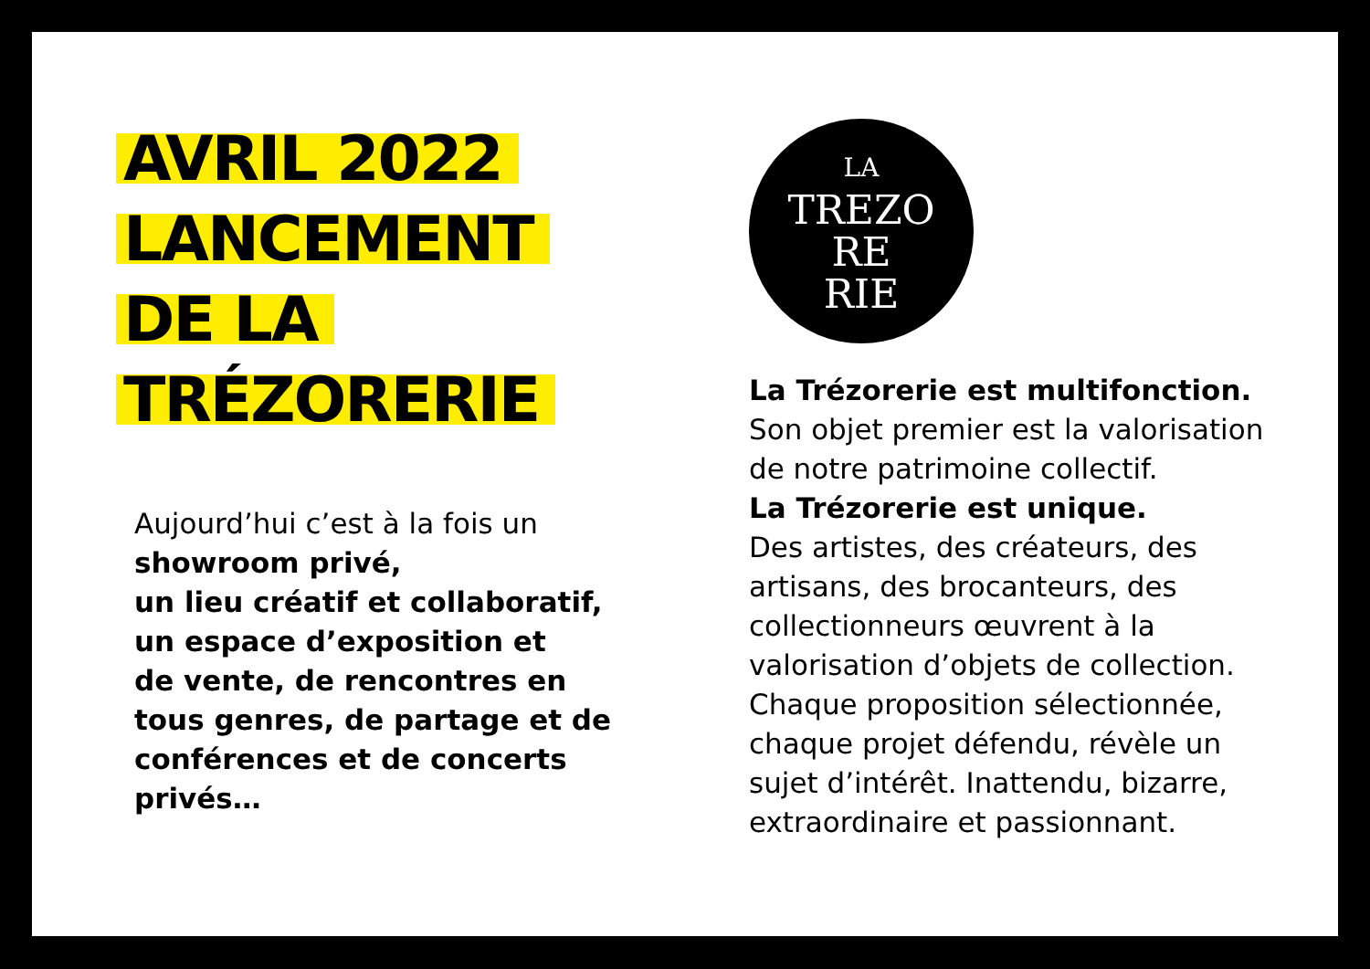AVRIL 2022
LANCEMENT
DE LA
TRÉZORERIE
Aujourd’hui c’est à la fois un
showroom privé,
un lieu créatif et collaboratif,
un espace d’exposition et
de vente, de rencontres en
tous genres, de partage et de
conférences et de concerts
privés…
LA
TREZO
RE
RIE
La Trézorerie est multifonction.
Son objet premier est la valorisation de notre patrimoine collectif.
La Trézorerie est unique.
Des artistes, des créateurs, des artisans, des brocanteurs, des collectionneurs œuvrent à la valorisation d’objets de collection. Chaque proposition sélectionnée, chaque projet défendu, révèle un sujet d’intérêt. Inattendu, bizarre, extraordinaire et passionnant.